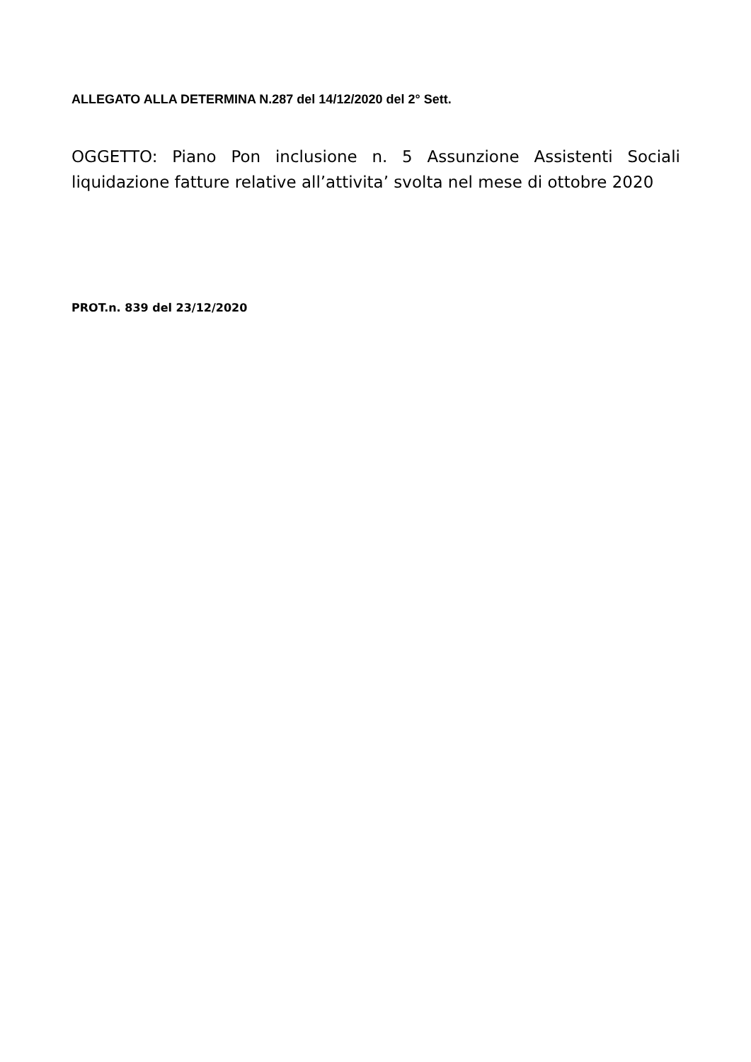ALLEGATO ALLA DETERMINA N.287 del 14/12/2020 del 2° Sett.
OGGETTO: Piano Pon inclusione n. 5 Assunzione Assistenti Sociali liquidazione fatture relative all’attivita’ svolta nel mese di ottobre 2020
PROT.n. 839 del 23/12/2020